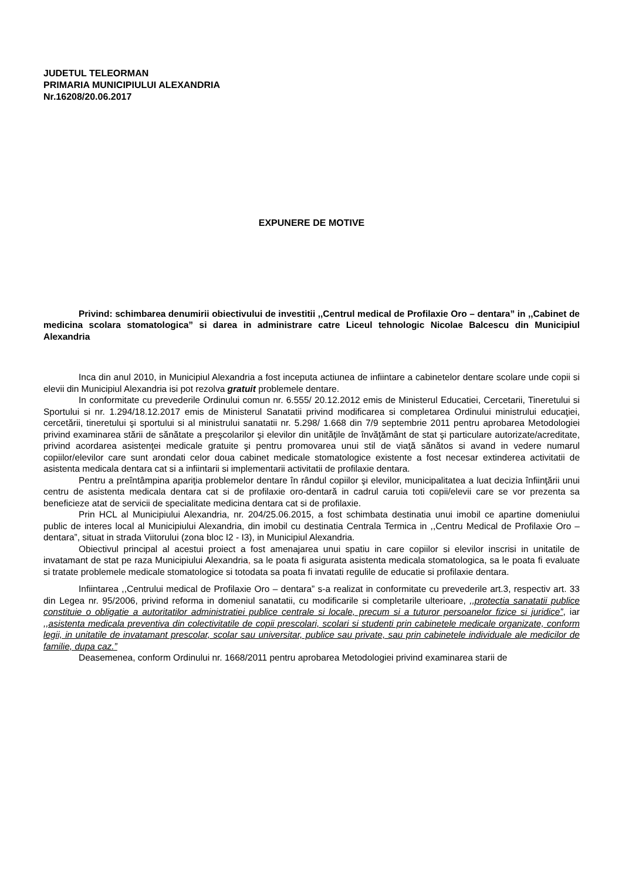JUDETUL TELEORMAN
PRIMARIA MUNICIPIULUI ALEXANDRIA
Nr.16208/20.06.2017
EXPUNERE DE MOTIVE
Privind: schimbarea denumirii obiectivului de investitii ,,Centrul medical de Profilaxie Oro – dentara” in ,,Cabinet de medicina scolara stomatologica” si darea in administrare catre Liceul tehnologic Nicolae Balcescu din Municipiul Alexandria
Inca din anul 2010, in Municipiul Alexandria a fost inceputa actiunea de infiintare a cabinetelor dentare scolare unde copii si elevii din Municipiul Alexandria isi pot rezolva gratuit problemele dentare.
In conformitate cu prevederile Ordinului comun nr. 6.555/ 20.12.2012 emis de Ministerul Educatiei, Cercetarii, Tineretului si Sportului si nr. 1.294/18.12.2017 emis de Ministerul Sanatatii privind modificarea si completarea Ordinului ministrului educaţiei, cercetării, tineretului şi sportului si al ministrului sanatatii nr. 5.298/ 1.668 din 7/9 septembrie 2011 pentru aprobarea Metodologiei privind examinarea stării de sănătate a preşcolarilor şi elevilor din unităţile de învăţământ de stat şi particulare autorizate/acreditate, privind acordarea asistenţei medicale gratuite şi pentru promovarea unui stil de viaţă sănătos si avand in vedere numarul copiilor/elevilor care sunt arondati celor doua cabinet medicale stomatologice existente a fost necesar extinderea activitatii de asistenta medicala dentara cat si a infiintarii si implementarii activitatii de profilaxie dentara.
Pentru a preîntâmpina apariţia problemelor dentare în rândul copiilor şi elevilor, municipalitatea a luat decizia înfiinţării unui centru de asistenta medicala dentara cat si de profilaxie oro-dentară in cadrul caruia toti copii/elevii care se vor prezenta sa beneficieze atat de servicii de specialitate medicina dentara cat si de profilaxie.
Prin HCL al Municipiului Alexandria, nr. 204/25.06.2015, a fost schimbata destinatia unui imobil ce apartine domeniului public de interes local al Municipiului Alexandria, din imobil cu destinatia Centrala Termica in ,,Centru Medical de Profilaxie Oro – dentara”, situat in strada Viitorului (zona bloc I2 - I3), in Municipiul Alexandria.
Obiectivul principal al acestui proiect a fost amenajarea unui spatiu in care copiilor si elevilor inscrisi in unitatile de invatamant de stat pe raza Municipiului Alexandria, sa le poata fi asigurata asistenta medicala stomatologica, sa le poata fi evaluate si tratate problemele medicale stomatologice si totodata sa poata fi invatati regulile de educatie si profilaxie dentara.
Infiintarea ,,Centrului medical de Profilaxie Oro – dentara” s-a realizat in conformitate cu prevederile art.3, respectiv art. 33 din Legea nr. 95/2006, privind reforma in domeniul sanatatii, cu modificarile si completarile ulterioare, ,,protectia sanatatii publice constituie o obligatie a autoritatilor administratiei publice centrale si locale, precum si a tuturor persoanelor fizice si juridice”, iar ,,asistenta medicala preventiva din colectivitatile de copii prescolari, scolari si studenti prin cabinetele medicale organizate, conform legii, in unitatile de invatamant prescolar, scolar sau universitar, publice sau private, sau prin cabinetele individuale ale medicilor de familie, dupa caz.”
Deasemenea, conform Ordinului nr. 1668/2011 pentru aprobarea Metodologiei privind examinarea starii de